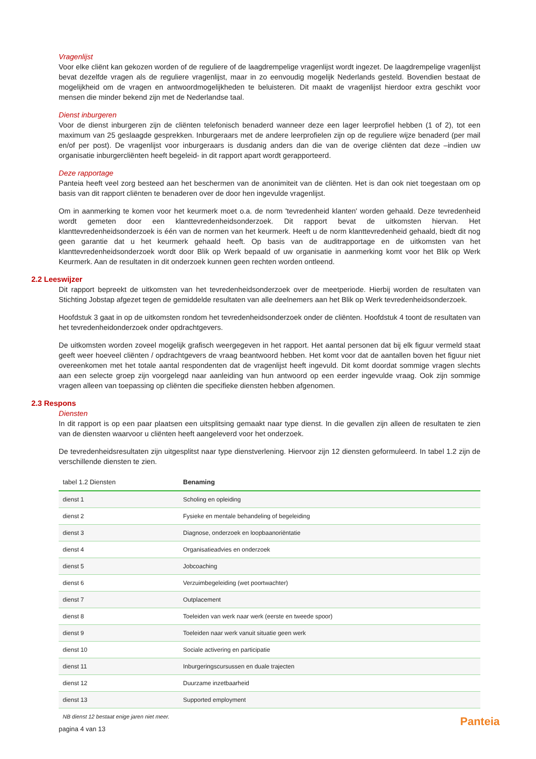Vragenlijst
Voor elke cliënt kan gekozen worden of de reguliere of de laagdrempelige vragenlijst wordt ingezet. De laagdrempelige vragenlijst bevat dezelfde vragen als de reguliere vragenlijst, maar in zo eenvoudig mogelijk Nederlands gesteld. Bovendien bestaat de mogelijkheid om de vragen en antwoordmogelijkheden te beluisteren. Dit maakt de vragenlijst hierdoor extra geschikt voor mensen die minder bekend zijn met de Nederlandse taal.
Dienst inburgeren
Voor de dienst inburgeren zijn de cliënten telefonisch benaderd wanneer deze een lager leerprofiel hebben (1 of 2), tot een maximum van 25 geslaagde gesprekken. Inburgeraars met de andere leerprofielen zijn op de reguliere wijze benaderd (per mail en/of per post). De vragenlijst voor inburgeraars is dusdanig anders dan die van de overige cliënten dat deze –indien uw organisatie inburgercliënten heeft begeleid- in dit rapport apart wordt gerapporteerd.
Deze rapportage
Panteia heeft veel zorg besteed aan het beschermen van de anonimiteit van de cliënten. Het is dan ook niet toegestaan om op basis van dit rapport cliënten te benaderen over de door hen ingevulde vragenlijst.
Om in aanmerking te komen voor het keurmerk moet o.a. de norm 'tevredenheid klanten' worden gehaald. Deze tevredenheid wordt gemeten door een klanttevredenheidsonderzoek. Dit rapport bevat de uitkomsten hiervan. Het klanttevredenheidsonderzoek is één van de normen van het keurmerk. Heeft u de norm klanttevredenheid gehaald, biedt dit nog geen garantie dat u het keurmerk gehaald heeft. Op basis van de auditrapportage en de uitkomsten van het klanttevredenheidsonderzoek wordt door Blik op Werk bepaald of uw organisatie in aanmerking komt voor het Blik op Werk Keurmerk. Aan de resultaten in dit onderzoek kunnen geen rechten worden ontleend.
2.2 Leeswijzer
Dit rapport bepreekt de uitkomsten van het tevredenheidsonderzoek over de meetperiode. Hierbij worden de resultaten van Stichting Jobstap afgezet tegen de gemiddelde resultaten van alle deelnemers aan het Blik op Werk tevredenheidsonderzoek.
Hoofdstuk 3 gaat in op de uitkomsten rondom het tevredenheidsonderzoek onder de cliënten. Hoofdstuk 4 toont de resultaten van het tevredenheidonderzoek onder opdrachtgevers.
De uitkomsten worden zoveel mogelijk grafisch weergegeven in het rapport. Het aantal personen dat bij elk figuur vermeld staat geeft weer hoeveel cliënten / opdrachtgevers de vraag beantwoord hebben. Het komt voor dat de aantallen boven het figuur niet overeenkomen met het totale aantal respondenten dat de vragenlijst heeft ingevuld. Dit komt doordat sommige vragen slechts aan een selecte groep zijn voorgelegd naar aanleiding van hun antwoord op een eerder ingevulde vraag. Ook zijn sommige vragen alleen van toepassing op cliënten die specifieke diensten hebben afgenomen.
2.3 Respons
Diensten
In dit rapport is op een paar plaatsen een uitsplitsing gemaakt naar type dienst. In die gevallen zijn alleen de resultaten te zien van de diensten waarvoor u cliënten heeft aangeleverd voor het onderzoek.
De tevredenheidsresultaten zijn uitgesplitst naar type dienstverlening. Hiervoor zijn 12 diensten geformuleerd. In tabel 1.2 zijn de verschillende diensten te zien.
| tabel 1.2 Diensten | Benaming |
| --- | --- |
| dienst 1 | Scholing en opleiding |
| dienst 2 | Fysieke en mentale behandeling of begeleiding |
| dienst 3 | Diagnose, onderzoek en loopbaanoriëntatie |
| dienst 4 | Organisatieadvies en onderzoek |
| dienst 5 | Jobcoaching |
| dienst 6 | Verzuimbegeleiding (wet poortwachter) |
| dienst 7 | Outplacement |
| dienst 8 | Toeleiden van werk naar werk (eerste en tweede spoor) |
| dienst 9 | Toeleiden naar werk vanuit situatie geen werk |
| dienst 10 | Sociale activering en participatie |
| dienst 11 | Inburgeringscursussen en duale trajecten |
| dienst 12 | Duurzame inzetbaarheid |
| dienst 13 | Supported employment |
NB dienst 12 bestaat enige jaren niet meer.
pagina 4 van 13
Panteia